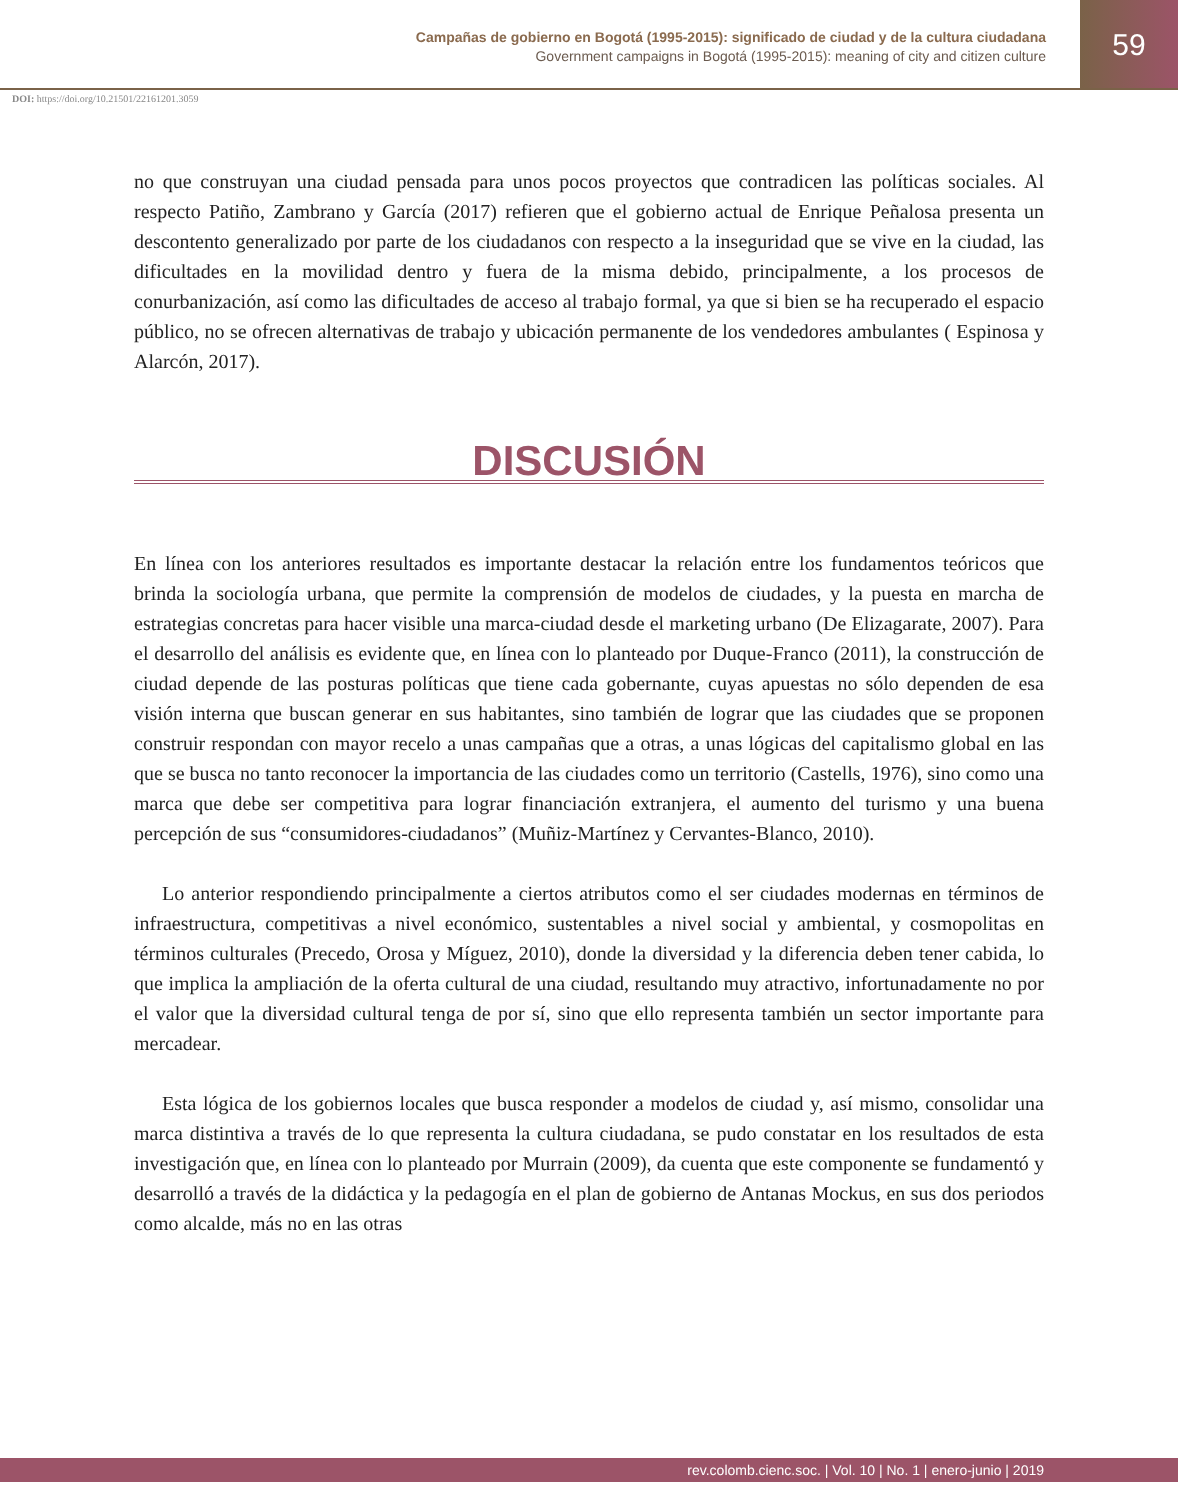Campañas de gobierno en Bogotá (1995-2015): significado de ciudad y de la cultura ciudadana
Government campaigns in Bogotá (1995-2015): meaning of city and citizen culture
59
DOI: https://doi.org/10.21501/22161201.3059
no que construyan una ciudad pensada para unos pocos proyectos que contradicen las políticas sociales. Al respecto Patiño, Zambrano y García (2017) refieren que el gobierno actual de Enrique Peñalosa presenta un descontento generalizado por parte de los ciudadanos con respecto a la inseguridad que se vive en la ciudad, las dificultades en la movilidad dentro y fuera de la misma debido, principalmente, a los procesos de conurbanización, así como las dificultades de acceso al trabajo formal, ya que si bien se ha recuperado el espacio público, no se ofrecen alternativas de trabajo y ubicación permanente de los vendedores ambulantes ( Espinosa y Alarcón, 2017).
DISCUSIÓN
En línea con los anteriores resultados es importante destacar la relación entre los fundamentos teóricos que brinda la sociología urbana, que permite la comprensión de modelos de ciudades, y la puesta en marcha de estrategias concretas para hacer visible una marca-ciudad desde el marketing urbano (De Elizagarate, 2007). Para el desarrollo del análisis es evidente que, en línea con lo planteado por Duque-Franco (2011), la construcción de ciudad depende de las posturas políticas que tiene cada gobernante, cuyas apuestas no sólo dependen de esa visión interna que buscan generar en sus habitantes, sino también de lograr que las ciudades que se proponen construir respondan con mayor recelo a unas campañas que a otras, a unas lógicas del capitalismo global en las que se busca no tanto reconocer la importancia de las ciudades como un territorio (Castells, 1976), sino como una marca que debe ser competitiva para lograr financiación extranjera, el aumento del turismo y una buena percepción de sus “consumidores-ciudadanos” (Muñiz-Martínez y Cervantes-Blanco, 2010).
Lo anterior respondiendo principalmente a ciertos atributos como el ser ciudades modernas en términos de infraestructura, competitivas a nivel económico, sustentables a nivel social y ambiental, y cosmopolitas en términos culturales (Precedo, Orosa y Míguez, 2010), donde la diversidad y la diferencia deben tener cabida, lo que implica la ampliación de la oferta cultural de una ciudad, resultando muy atractivo, infortunadamente no por el valor que la diversidad cultural tenga de por sí, sino que ello representa también un sector importante para mercadear.
Esta lógica de los gobiernos locales que busca responder a modelos de ciudad y, así mismo, consolidar una marca distintiva a través de lo que representa la cultura ciudadana, se pudo constatar en los resultados de esta investigación que, en línea con lo planteado por Murrain (2009), da cuenta que este componente se fundamentó y desarrolló a través de la didáctica y la pedagogía en el plan de gobierno de Antanas Mockus, en sus dos periodos como alcalde, más no en las otras
rev.colomb.cienc.soc. | Vol. 10 | No. 1 | enero-junio | 2019